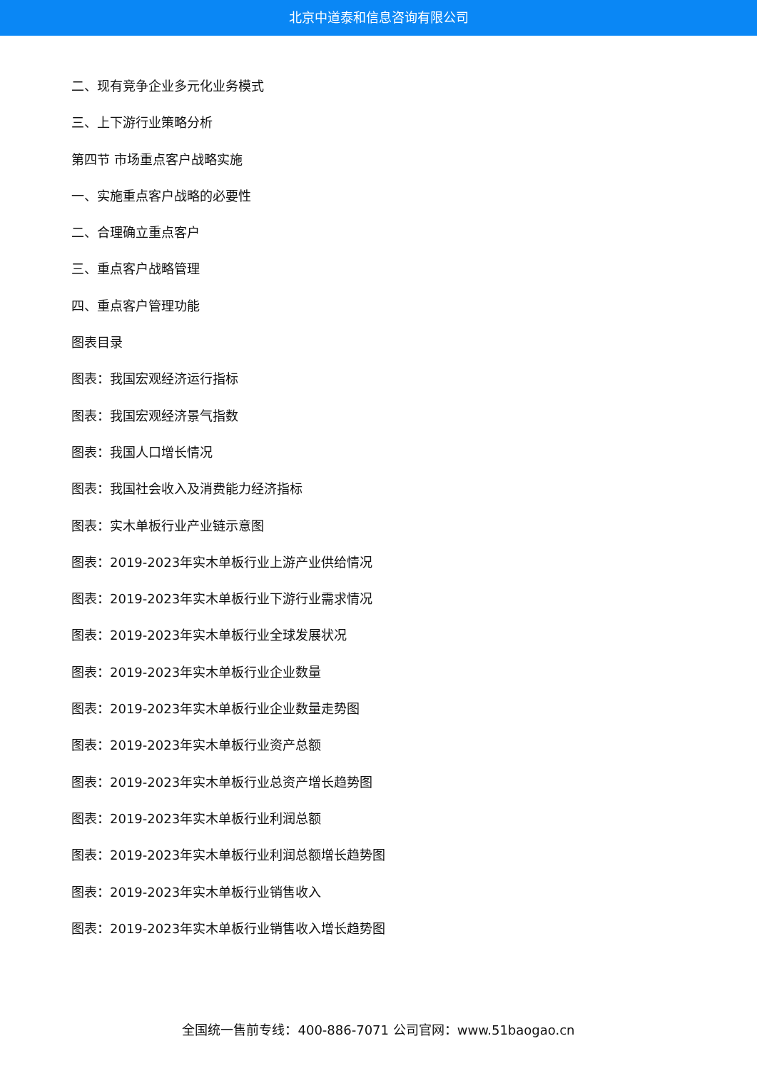北京中道泰和信息咨询有限公司
二、现有竞争企业多元化业务模式
三、上下游行业策略分析
第四节 市场重点客户战略实施
一、实施重点客户战略的必要性
二、合理确立重点客户
三、重点客户战略管理
四、重点客户管理功能
图表目录
图表：我国宏观经济运行指标
图表：我国宏观经济景气指数
图表：我国人口增长情况
图表：我国社会收入及消费能力经济指标
图表：实木单板行业产业链示意图
图表：2019-2023年实木单板行业上游产业供给情况
图表：2019-2023年实木单板行业下游行业需求情况
图表：2019-2023年实木单板行业全球发展状况
图表：2019-2023年实木单板行业企业数量
图表：2019-2023年实木单板行业企业数量走势图
图表：2019-2023年实木单板行业资产总额
图表：2019-2023年实木单板行业总资产增长趋势图
图表：2019-2023年实木单板行业利润总额
图表：2019-2023年实木单板行业利润总额增长趋势图
图表：2019-2023年实木单板行业销售收入
图表：2019-2023年实木单板行业销售收入增长趋势图
全国统一售前专线：400-886-7071 公司官网：www.51baogao.cn